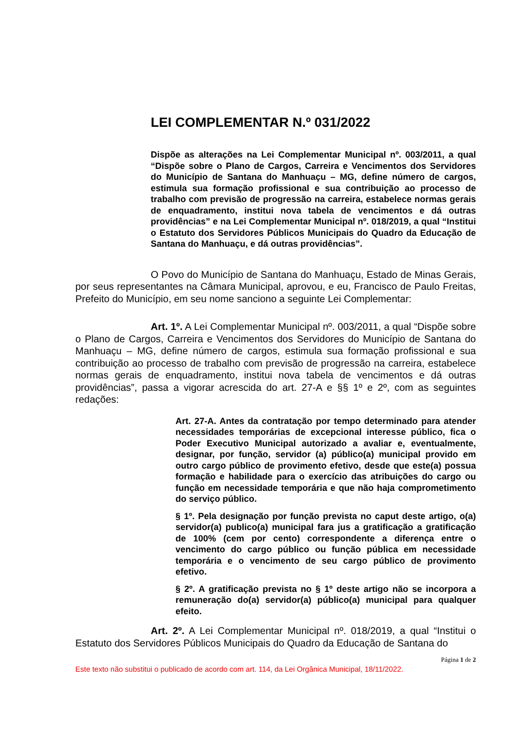LEI COMPLEMENTAR N.º 031/2022
Dispõe as alterações na Lei Complementar Municipal nº. 003/2011, a qual “Dispõe sobre o Plano de Cargos, Carreira e Vencimentos dos Servidores do Município de Santana do Manhuaçu – MG, define número de cargos, estimula sua formação profissional e sua contribuição ao processo de trabalho com previsão de progressão na carreira, estabelece normas gerais de enquadramento, institui nova tabela de vencimentos e dá outras providências” e na Lei Complementar Municipal nº. 018/2019, a qual “Institui o Estatuto dos Servidores Públicos Municipais do Quadro da Educação de Santana do Manhuaçu, e dá outras providências”.
O Povo do Município de Santana do Manhuaçu, Estado de Minas Gerais, por seus representantes na Câmara Municipal, aprovou, e eu, Francisco de Paulo Freitas, Prefeito do Município, em seu nome sanciono a seguinte Lei Complementar:
Art. 1º. A Lei Complementar Municipal nº. 003/2011, a qual “Dispõe sobre o Plano de Cargos, Carreira e Vencimentos dos Servidores do Município de Santana do Manhuaçu – MG, define número de cargos, estimula sua formação profissional e sua contribuição ao processo de trabalho com previsão de progressão na carreira, estabelece normas gerais de enquadramento, institui nova tabela de vencimentos e dá outras providências”, passa a vigorar acrescida do art. 27-A e §§ 1º e 2º, com as seguintes redações:
Art. 27-A. Antes da contratação por tempo determinado para atender necessidades temporárias de excepcional interesse público, fica o Poder Executivo Municipal autorizado a avaliar e, eventualmente, designar, por função, servidor (a) público(a) municipal provido em outro cargo público de provimento efetivo, desde que este(a) possua formação e habilidade para o exercício das atribuições do cargo ou função em necessidade temporária e que não haja comprometimento do serviço público.
§ 1º. Pela designação por função prevista no caput deste artigo, o(a) servidor(a) publico(a) municipal fara jus a gratificação a gratificação de 100% (cem por cento) correspondente a diferença entre o vencimento do cargo público ou função pública em necessidade temporária e o vencimento de seu cargo público de provimento efetivo.
§ 2º. A gratificação prevista no § 1º deste artigo não se incorpora a remuneração do(a) servidor(a) público(a) municipal para qualquer efeito.
Art. 2º. A Lei Complementar Municipal nº. 018/2019, a qual “Institui o Estatuto dos Servidores Públicos Municipais do Quadro da Educação de Santana do
Página 1 de 2
Este texto não substitui o publicado de acordo com art. 114, da Lei Orgânica Municipal, 18/11/2022.